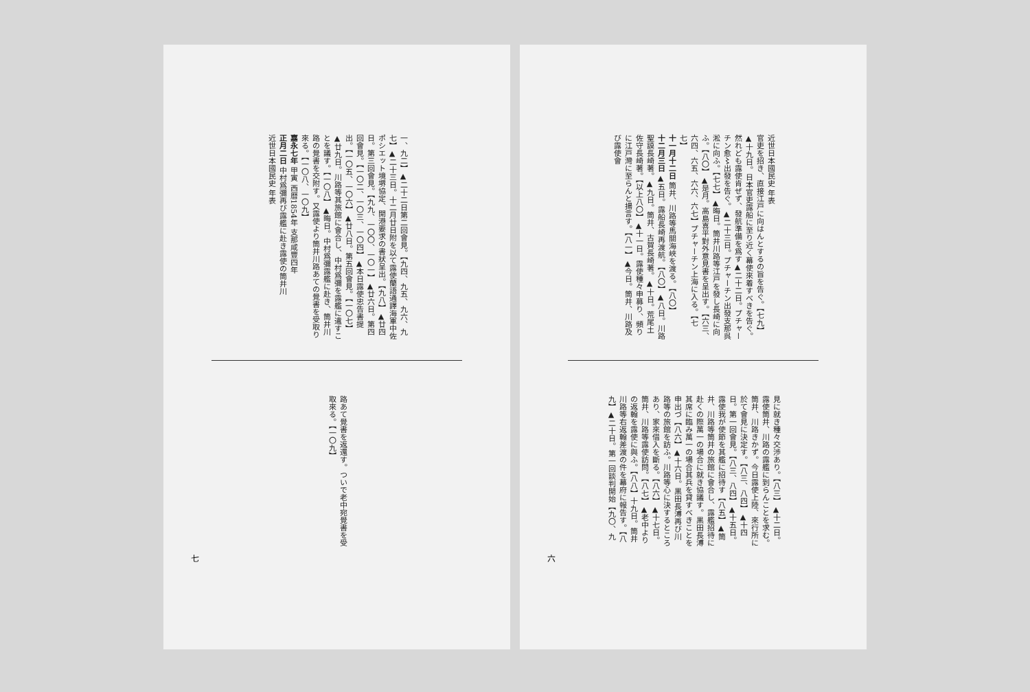一、九二】▲二十二日第二回會見。【九四、九五、九六、九七】▲二十三日。十二月廿日附を以て露使蘭語通譯海軍中佐ポシエット境堺協定、開港要求の書狀呈出。【九八】▲廿四日。第三回會見。【九九、一〇〇、一〇一】▲廿六日。第四回會見。【一〇二、一〇三、一〇四】▲本日露使忠告書提出。【一〇五、一〇六】▲廿八日。第五回會見。【一〇七】▲廿九日。川路等其旅館に會合し、中村爲彌を露艦に遣すことを議す。【一〇八】▲晦日。中村爲彌露艦に赴き、筒井川路の覺書を交附す。又露使より筒井川路あての覺書を受取り來る。【一〇八、一〇九】
嘉永七年 甲寅 西暦1854年 支那咸豐四年
正月二日 中村爲彌再び露艦に赴き露使の筒井川
近世日本國民史 年表
路あて覺書を返還す。ついで老中宛覺書を受取來る。【一〇九】
七
近世日本國民史 年表
官吏を招き、直接江戸に向はんとするの旨を告ぐ。【七九】▲十九日。日本官吏露船に至り近く幕使來着すべきを告ぐ。然れども露使肯ぜず、發航準備を爲す▲二十二日。プチャーチン愈〻出發を告ぐ。▲二十三日。プチャーチン出發支那呉淞に向ふ。【七七】▲晦日。筒井川路等江戸を發し長崎に向ふ。【八〇】▲是月。高島喜平對外意見書を呈出す。【六三、六四、六五、六六、六七】プチャーチン上海に入る。【七七】
十一月十二日 筒井、川路等馬關海峽を渡る。【八〇】
十二月三日 ▲五日。露船長崎再渡航。【八〇】▲八日。川路聖謨長崎著。▲九日。筒井、古賀長崎著。▲十日。荒尾土佐守長崎著。【以上八〇】▲十一日。露使種々申募り、頻りに江戸灣に至らんと揚言す。【八一】▲今日。筒井、川路及び露使會
見に就き種々交渉あり。【八三】▲十二日。露使筒井、川路の露艦に到らんことを求む。筒井、川路きかず。今日露使上陸、來行所に於て會見に決定す。【八三、八四】▲十四日。第一回會見。【八三、八四】▲十五日。露使我が使節を其艦に招待す【八五】▲筒井、川路等筒井の旅館に會合し、露艦招待に赴くの際萬一の場合に就き協議す。黒田長溥其席に臨み萬一の場合其兵を貸すべきことを申出づ【八六】▲十六日。黒田長溥再び川路等の旅館を訪ふ。川路等心に決するところあり、家來借入を斷る。【八六】▲十七日。筒井、川路等露使訪問。【八七】▲老中よりの返翰を露使に與ふ。【八八】十九日。筒井川路等右返翰差渡の件を幕府に報告す。【八九】▲二十日。第一回談判開始【九〇、九
六